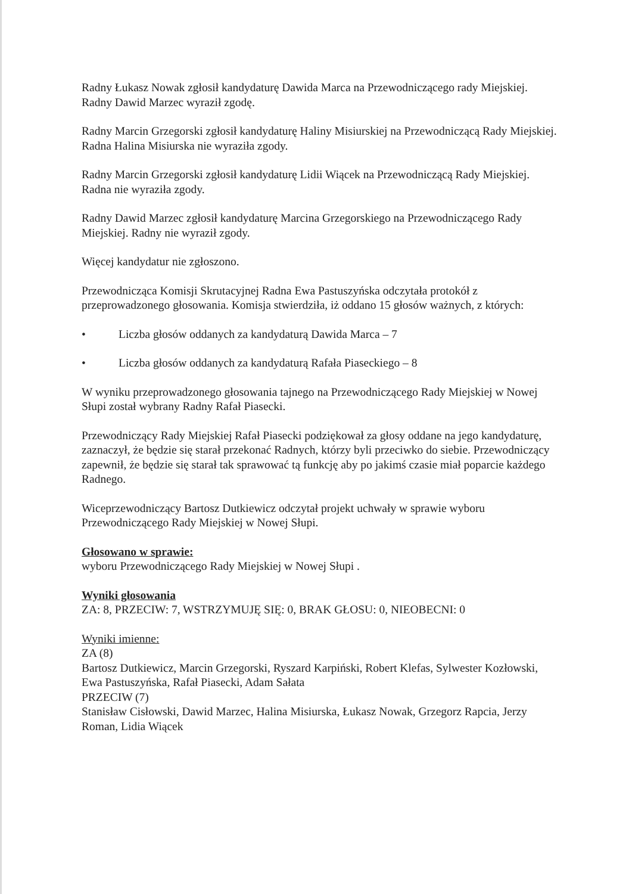Radny Łukasz Nowak zgłosił kandydaturę Dawida Marca na Przewodniczącego rady Miejskiej. Radny Dawid Marzec wyraził zgodę.
Radny Marcin Grzegorski zgłosił kandydaturę Haliny Misiurskiej na Przewodniczącą Rady Miejskiej. Radna Halina Misiurska nie wyraziła zgody.
Radny Marcin Grzegorski zgłosił kandydaturę Lidii Wiącek na Przewodniczącą Rady Miejskiej. Radna nie wyraziła zgody.
Radny Dawid Marzec zgłosił kandydaturę Marcina Grzegorskiego na Przewodniczącego Rady Miejskiej. Radny nie wyraził zgody.
Więcej kandydatur nie zgłoszono.
Przewodnicząca Komisji Skrutacyjnej Radna Ewa Pastuszyńska odczytała protokół z przeprowadzonego głosowania. Komisja stwierdziła, iż oddano 15 głosów ważnych, z których:
• Liczba głosów oddanych za kandydaturą Dawida Marca – 7
• Liczba głosów oddanych za kandydaturą Rafała Piaseckiego – 8
W wyniku przeprowadzonego głosowania tajnego na Przewodniczącego Rady Miejskiej w Nowej Słupi został wybrany Radny Rafał Piasecki.
Przewodniczący Rady Miejskiej Rafał Piasecki podziękował za głosy oddane na jego kandydaturę, zaznaczył, że będzie się starał przekonać Radnych, którzy byli przeciwko do siebie. Przewodniczący zapewnił, że będzie się starał tak sprawować tą funkcję aby po jakimś czasie miał poparcie każdego Radnego.
Wiceprzewodniczący Bartosz Dutkiewicz odczytał projekt uchwały w sprawie wyboru Przewodniczącego Rady Miejskiej w Nowej Słupi.
Głosowano w sprawie:
wyboru Przewodniczącego Rady Miejskiej w Nowej Słupi .
Wyniki głosowania
ZA: 8, PRZECIW: 7, WSTRZYMUJĘ SIĘ: 0, BRAK GŁOSU: 0, NIEOBECNI: 0
Wyniki imienne:
ZA (8)
Bartosz Dutkiewicz, Marcin Grzegorski, Ryszard Karpiński, Robert Klefas, Sylwester Kozłowski, Ewa Pastuszyńska, Rafał Piasecki, Adam Sałata
PRZECIW (7)
Stanisław Cisłowski, Dawid Marzec, Halina Misiurska, Łukasz Nowak, Grzegorz Rapcia, Jerzy Roman, Lidia Wiącek